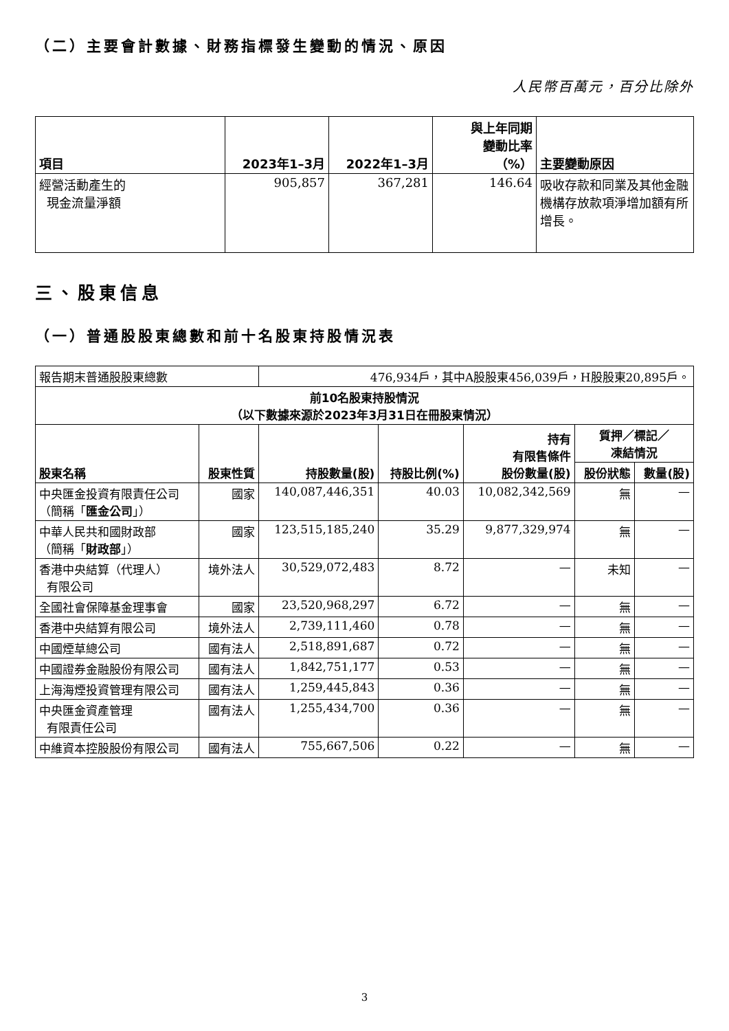（二）主要會計數據、財務指標發生變動的情況、原因
人民幣百萬元，百分比除外
| 項目 | 2023年1–3月 | 2022年1–3月 | 與上年同期 變動比率 （%） | 主要變動原因 |
| --- | --- | --- | --- | --- |
| 經營活動產生的 現金流量淨額 | 905,857 | 367,281 | 146.64 | 吸收存款和同業及其他金融機構存放款項淨增加額有所增長。 |
三、股東信息
（一）普通股股東總數和前十名股東持股情況表
| 報告期末普通股股東總數 | | 476,934戶，其中A股股東456,039戶，H股股東20,895戶。 | | | | |
| 前10名股東持股情況 （以下數據來源於2023年3月31日在冊股東情況） | | | | | | |
| 股東名稱 | 股東性質 | 持股數量(股) | 持股比例(%) | 持有 有限售條件 股份數量(股) | 質押／標記／ 凍結情況 | |
| | | | | | 股份狀態 | 數量(股) |
| 中央匯金投資有限責任公司 （簡稱「 匯金公司 」） | 國家 | 140,087,446,351 | 40.03 | 10,082,342,569 | 無 | — |
| 中華人民共和國財政部 （簡稱「 財政部 」） | 國家 | 123,515,185,240 | 35.29 | 9,877,329,974 | 無 | — |
| 香港中央結算（代理人） 有限公司 | 境外法人 | 30,529,072,483 | 8.72 | — | 未知 | — |
| 全國社會保障基金理事會 | 國家 | 23,520,968,297 | 6.72 | — | 無 | — |
| 香港中央結算有限公司 | 境外法人 | 2,739,111,460 | 0.78 | — | 無 | — |
| 中國煙草總公司 | 國有法人 | 2,518,891,687 | 0.72 | — | 無 | — |
| 中國證券金融股份有限公司 | 國有法人 | 1,842,751,177 | 0.53 | — | 無 | — |
| 上海海煙投資管理有限公司 | 國有法人 | 1,259,445,843 | 0.36 | — | 無 | — |
| 中央匯金資產管理 有限責任公司 | 國有法人 | 1,255,434,700 | 0.36 | — | 無 | — |
| 中維資本控股股份有限公司 | 國有法人 | 755,667,506 | 0.22 | — | 無 | — |
3